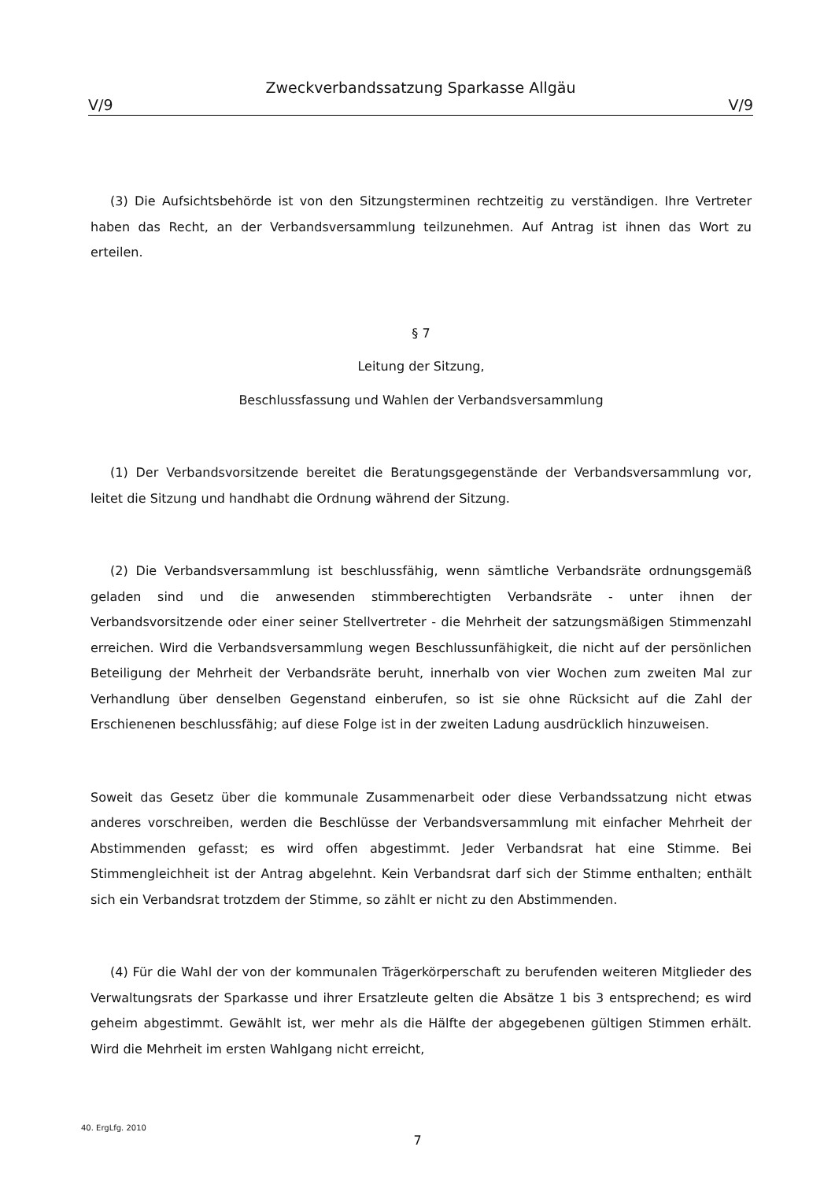Zweckverbandssatzung Sparkasse Allgäu
V/9 V/9
(3) Die Aufsichtsbehörde ist von den Sitzungsterminen rechtzeitig zu verständigen. Ihre Vertreter haben das Recht, an der Verbandsversammlung teilzunehmen. Auf Antrag ist ihnen das Wort zu erteilen.
§ 7
Leitung der Sitzung,
Beschlussfassung und Wahlen der Verbandsversammlung
(1) Der Verbandsvorsitzende bereitet die Beratungsgegenstände der Verbandsver­sammlung vor, leitet die Sitzung und handhabt die Ordnung während der Sitzung.
(2) Die Verbandsversammlung ist beschlussfähig, wenn sämtliche Verbandsräte ordnungsgemäß geladen sind und die anwesenden stimmberechtigten Verbandsräte - unter ihnen der Verbandsvorsitzende oder einer seiner Stellvertreter - die Mehrheit der satzungsmäßigen Stimmenzahl erreichen. Wird die Verbandsversammlung wegen Beschlussunfähigkeit, die nicht auf der persönlichen Beteiligung der Mehrheit der Verbandsräte beruht, innerhalb von vier Wochen zum zweiten Mal zur Verhandlung über denselben Gegenstand einberufen, so ist sie ohne Rücksicht auf die Zahl der Erschienenen beschlussfähig; auf diese Folge ist in der zweiten Ladung ausdrücklich hinzuweisen.
Soweit das Gesetz über die kommunale Zusammenarbeit oder diese Verbandssatzung nicht etwas anderes vorschreiben, werden die Beschlüsse der Verbandsversammlung mit einfacher Mehrheit der Abstimmenden gefasst; es wird offen abgestimmt. Jeder Verbandsrat hat eine Stimme. Bei Stimmengleichheit ist der Antrag abgelehnt. Kein Verbandsrat darf sich der Stimme enthalten; enthält sich ein Verbandsrat trotzdem der Stimme, so zählt er nicht zu den Abstimmenden.
(4) Für die Wahl der von der kommunalen Trägerkörperschaft zu berufenden weiteren Mitglieder des Verwaltungsrats der Sparkasse und ihrer Ersatzleute gelten die Absätze 1 bis 3 entsprechend; es wird geheim abgestimmt. Gewählt ist, wer mehr als die Hälfte der abgegebenen gültigen Stimmen erhält. Wird die Mehrheit im ersten Wahlgang nicht erreicht,
40. ErgLfg. 2010
7